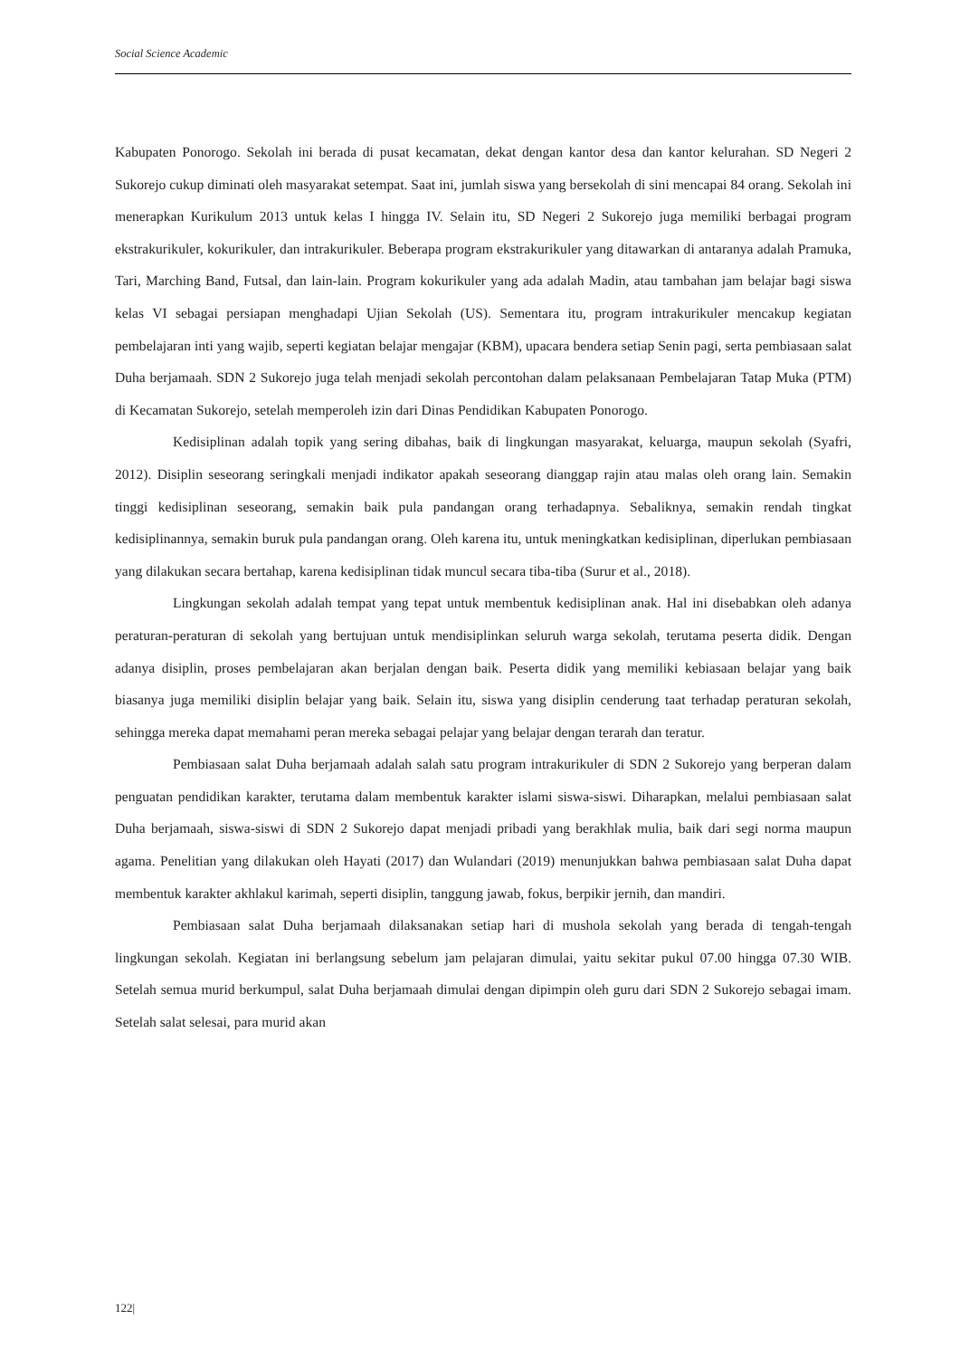Social Science Academic
Kabupaten Ponorogo. Sekolah ini berada di pusat kecamatan, dekat dengan kantor desa dan kantor kelurahan. SD Negeri 2 Sukorejo cukup diminati oleh masyarakat setempat. Saat ini, jumlah siswa yang bersekolah di sini mencapai 84 orang. Sekolah ini menerapkan Kurikulum 2013 untuk kelas I hingga IV. Selain itu, SD Negeri 2 Sukorejo juga memiliki berbagai program ekstrakurikuler, kokurikuler, dan intrakurikuler. Beberapa program ekstrakurikuler yang ditawarkan di antaranya adalah Pramuka, Tari, Marching Band, Futsal, dan lain-lain. Program kokurikuler yang ada adalah Madin, atau tambahan jam belajar bagi siswa kelas VI sebagai persiapan menghadapi Ujian Sekolah (US). Sementara itu, program intrakurikuler mencakup kegiatan pembelajaran inti yang wajib, seperti kegiatan belajar mengajar (KBM), upacara bendera setiap Senin pagi, serta pembiasaan salat Duha berjamaah. SDN 2 Sukorejo juga telah menjadi sekolah percontohan dalam pelaksanaan Pembelajaran Tatap Muka (PTM) di Kecamatan Sukorejo, setelah memperoleh izin dari Dinas Pendidikan Kabupaten Ponorogo.
Kedisiplinan adalah topik yang sering dibahas, baik di lingkungan masyarakat, keluarga, maupun sekolah (Syafri, 2012). Disiplin seseorang seringkali menjadi indikator apakah seseorang dianggap rajin atau malas oleh orang lain. Semakin tinggi kedisiplinan seseorang, semakin baik pula pandangan orang terhadapnya. Sebaliknya, semakin rendah tingkat kedisiplinannya, semakin buruk pula pandangan orang. Oleh karena itu, untuk meningkatkan kedisiplinan, diperlukan pembiasaan yang dilakukan secara bertahap, karena kedisiplinan tidak muncul secara tiba-tiba (Surur et al., 2018).
Lingkungan sekolah adalah tempat yang tepat untuk membentuk kedisiplinan anak. Hal ini disebabkan oleh adanya peraturan-peraturan di sekolah yang bertujuan untuk mendisiplinkan seluruh warga sekolah, terutama peserta didik. Dengan adanya disiplin, proses pembelajaran akan berjalan dengan baik. Peserta didik yang memiliki kebiasaan belajar yang baik biasanya juga memiliki disiplin belajar yang baik. Selain itu, siswa yang disiplin cenderung taat terhadap peraturan sekolah, sehingga mereka dapat memahami peran mereka sebagai pelajar yang belajar dengan terarah dan teratur.
Pembiasaan salat Duha berjamaah adalah salah satu program intrakurikuler di SDN 2 Sukorejo yang berperan dalam penguatan pendidikan karakter, terutama dalam membentuk karakter islami siswa-siswi. Diharapkan, melalui pembiasaan salat Duha berjamaah, siswa-siswi di SDN 2 Sukorejo dapat menjadi pribadi yang berakhlak mulia, baik dari segi norma maupun agama. Penelitian yang dilakukan oleh Hayati (2017) dan Wulandari (2019) menunjukkan bahwa pembiasaan salat Duha dapat membentuk karakter akhlakul karimah, seperti disiplin, tanggung jawab, fokus, berpikir jernih, dan mandiri.
Pembiasaan salat Duha berjamaah dilaksanakan setiap hari di mushola sekolah yang berada di tengah-tengah lingkungan sekolah. Kegiatan ini berlangsung sebelum jam pelajaran dimulai, yaitu sekitar pukul 07.00 hingga 07.30 WIB. Setelah semua murid berkumpul, salat Duha berjamaah dimulai dengan dipimpin oleh guru dari SDN 2 Sukorejo sebagai imam. Setelah salat selesai, para murid akan
122|